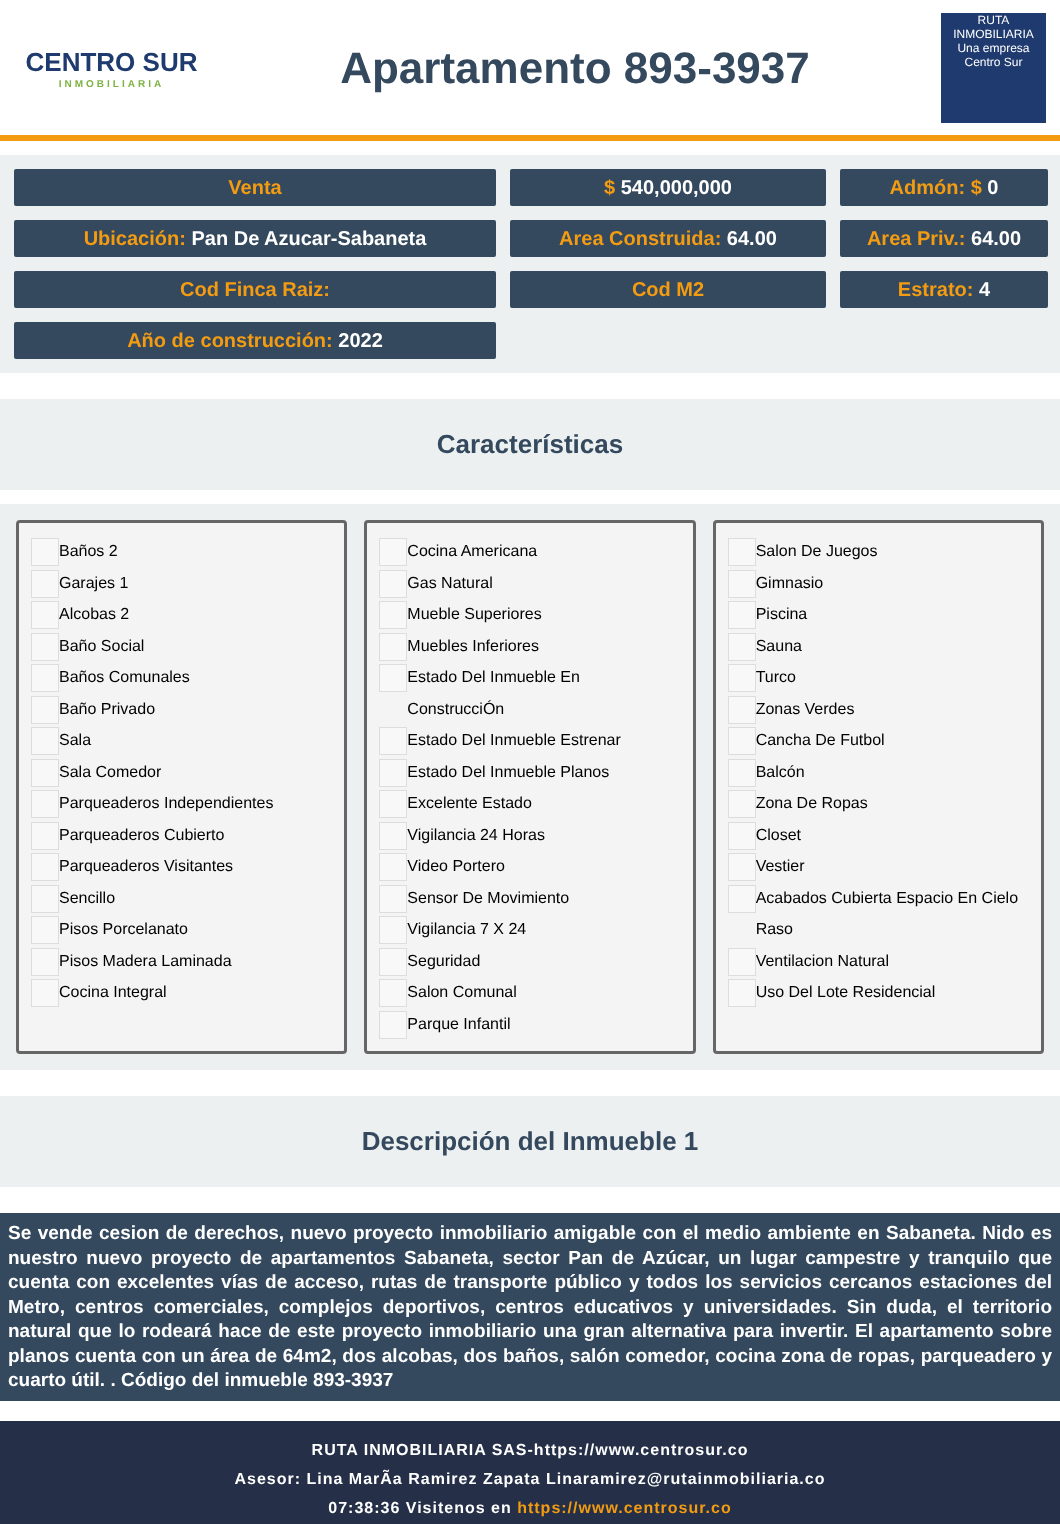CENTRO SUR
INMOBILIARIA
Apartamento 893-3937
RUTA INMOBILIARIA
Una empresa Centro Sur
Venta
$ 540,000,000
Admón: $ 0
Ubicación: Pan De Azucar-Sabaneta
Area Construida: 64.00
Area Priv.: 64.00
Cod Finca Raiz:
Cod M2
Estrato: 4
Año de construcción: 2022
Características
Baños 2
Garajes 1
Alcobas 2
Baño Social
Baños Comunales
Baño Privado
Sala
Sala Comedor
Parqueaderos Independientes
Parqueaderos Cubierto
Parqueaderos Visitantes
Sencillo
Pisos Porcelanato
Pisos Madera Laminada
Cocina Integral
Cocina Americana
Gas Natural
Mueble Superiores
Muebles Inferiores
Estado Del Inmueble En ConstrucciÓn
Estado Del Inmueble Estrenar
Estado Del Inmueble Planos
Excelente Estado
Vigilancia 24 Horas
Video Portero
Sensor De Movimiento
Vigilancia 7 X 24
Seguridad
Salon Comunal
Parque Infantil
Salon De Juegos
Gimnasio
Piscina
Sauna
Turco
Zonas Verdes
Cancha De Futbol
Balcón
Zona De Ropas
Closet
Vestier
Acabados Cubierta Espacio En Cielo Raso
Ventilacion Natural
Uso Del Lote Residencial
Descripción del Inmueble 1
Se vende cesion de derechos, nuevo proyecto inmobiliario amigable con el medio ambiente en Sabaneta. Nido es nuestro nuevo proyecto de apartamentos Sabaneta, sector Pan de Azúcar, un lugar campestre y tranquilo que cuenta con excelentes vías de acceso, rutas de transporte público y todos los servicios cercanos estaciones del Metro, centros comerciales, complejos deportivos, centros educativos y universidades. Sin duda, el territorio natural que lo rodeará hace de este proyecto inmobiliario una gran alternativa para invertir. El apartamento sobre planos cuenta con un área de 64m2, dos alcobas, dos baños, salón comedor, cocina zona de ropas, parqueadero y cuarto útil. . Código del inmueble 893-3937
RUTA INMOBILIARIA SAS-https://www.centrosur.co
Asesor: Lina MarÃa Ramirez Zapata Linaramirez@rutainmobiliaria.co
07:38:36 Visitenos en https://www.centrosur.co